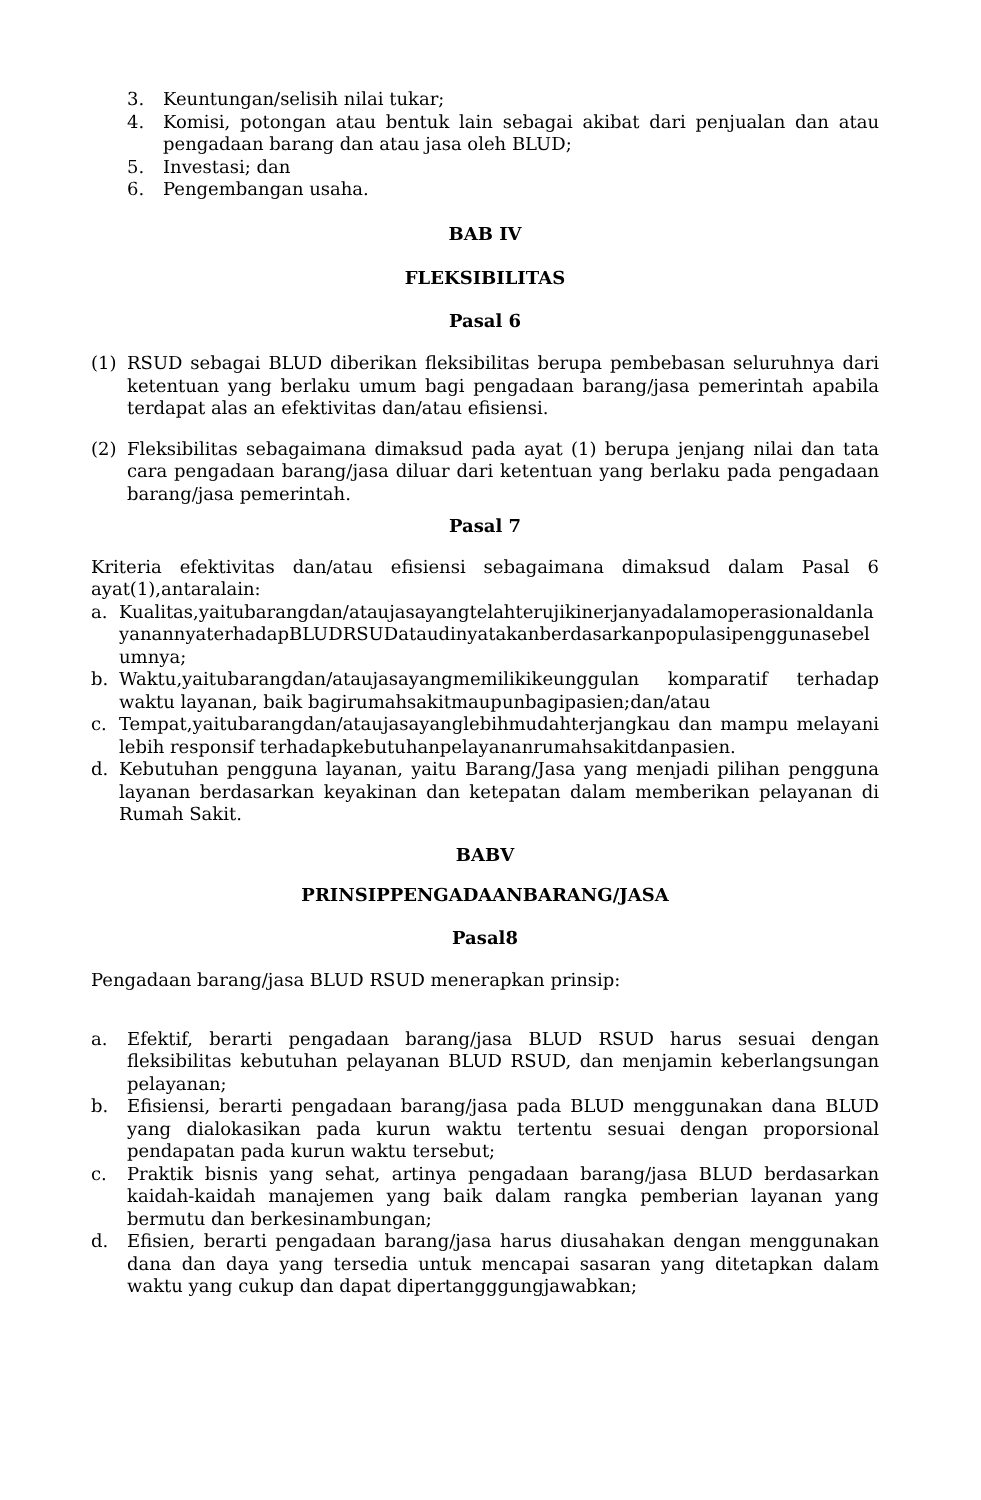3. Keuntungan/selisih nilai tukar;
4. Komisi, potongan atau bentuk lain sebagai akibat dari penjualan dan atau pengadaan barang dan atau jasa oleh BLUD;
5. Investasi; dan
6. Pengembangan usaha.
BAB IV
FLEKSIBILITAS
Pasal 6
(1) RSUD sebagai BLUD diberikan fleksibilitas berupa pembebasan seluruhnya dari ketentuan yang berlaku umum bagi pengadaan barang/jasa pemerintah apabila terdapat alas an efektivitas dan/atau efisiensi.
(2) Fleksibilitas sebagaimana dimaksud pada ayat (1) berupa jenjang nilai dan tata cara pengadaan barang/jasa diluar dari ketentuan yang berlaku pada pengadaan barang/jasa pemerintah.
Pasal 7
Kriteria efektivitas dan/atau efisiensi sebagaimana dimaksud dalam Pasal 6 ayat(1),antaralain:
a. Kualitas,yaitubarangdan/ataujasayangtelahterujikinerjanyadalamoperasionaldanlayanannyaterhadapBLUDRSUDataudinyatakanberdasarkanpopulasipenggunasebelumnya;
b. Waktu,yaitubarangdan/ataujasayangmemilikikeunggulan komparatif terhadap waktu layanan, baik bagirumahsakitmaupunbagipasien;dan/atau
c. Tempat,yaitubarangdan/ataujasayanglebihmudahterjangkau dan mampu melayani lebih responsif terhadapkebutuhanpelayananrumahsakitdanpasien.
d. Kebutuhan pengguna layanan, yaitu Barang/Jasa yang menjadi pilihan pengguna layanan berdasarkan keyakinan dan ketepatan dalam memberikan pelayanan di Rumah Sakit.
BABV
PRINSIPPENGADAANBARANG/JASA
Pasal8
Pengadaan barang/jasa BLUD RSUD menerapkan prinsip:
a. Efektif, berarti pengadaan barang/jasa BLUD RSUD harus sesuai dengan fleksibilitas kebutuhan pelayanan BLUD RSUD, dan menjamin keberlangsungan pelayanan;
b. Efisiensi, berarti pengadaan barang/jasa pada BLUD menggunakan dana BLUD yang dialokasikan pada kurun waktu tertentu sesuai dengan proporsional pendapatan pada kurun waktu tersebut;
c. Praktik bisnis yang sehat, artinya pengadaan barang/jasa BLUD berdasarkan kaidah-kaidah manajemen yang baik dalam rangka pemberian layanan yang bermutu dan berkesinambungan;
d. Efisien, berarti pengadaan barang/jasa harus diusahakan dengan menggunakan dana dan daya yang tersedia untuk mencapai sasaran yang ditetapkan dalam waktu yang cukup dan dapat dipertangggungjawabkan;